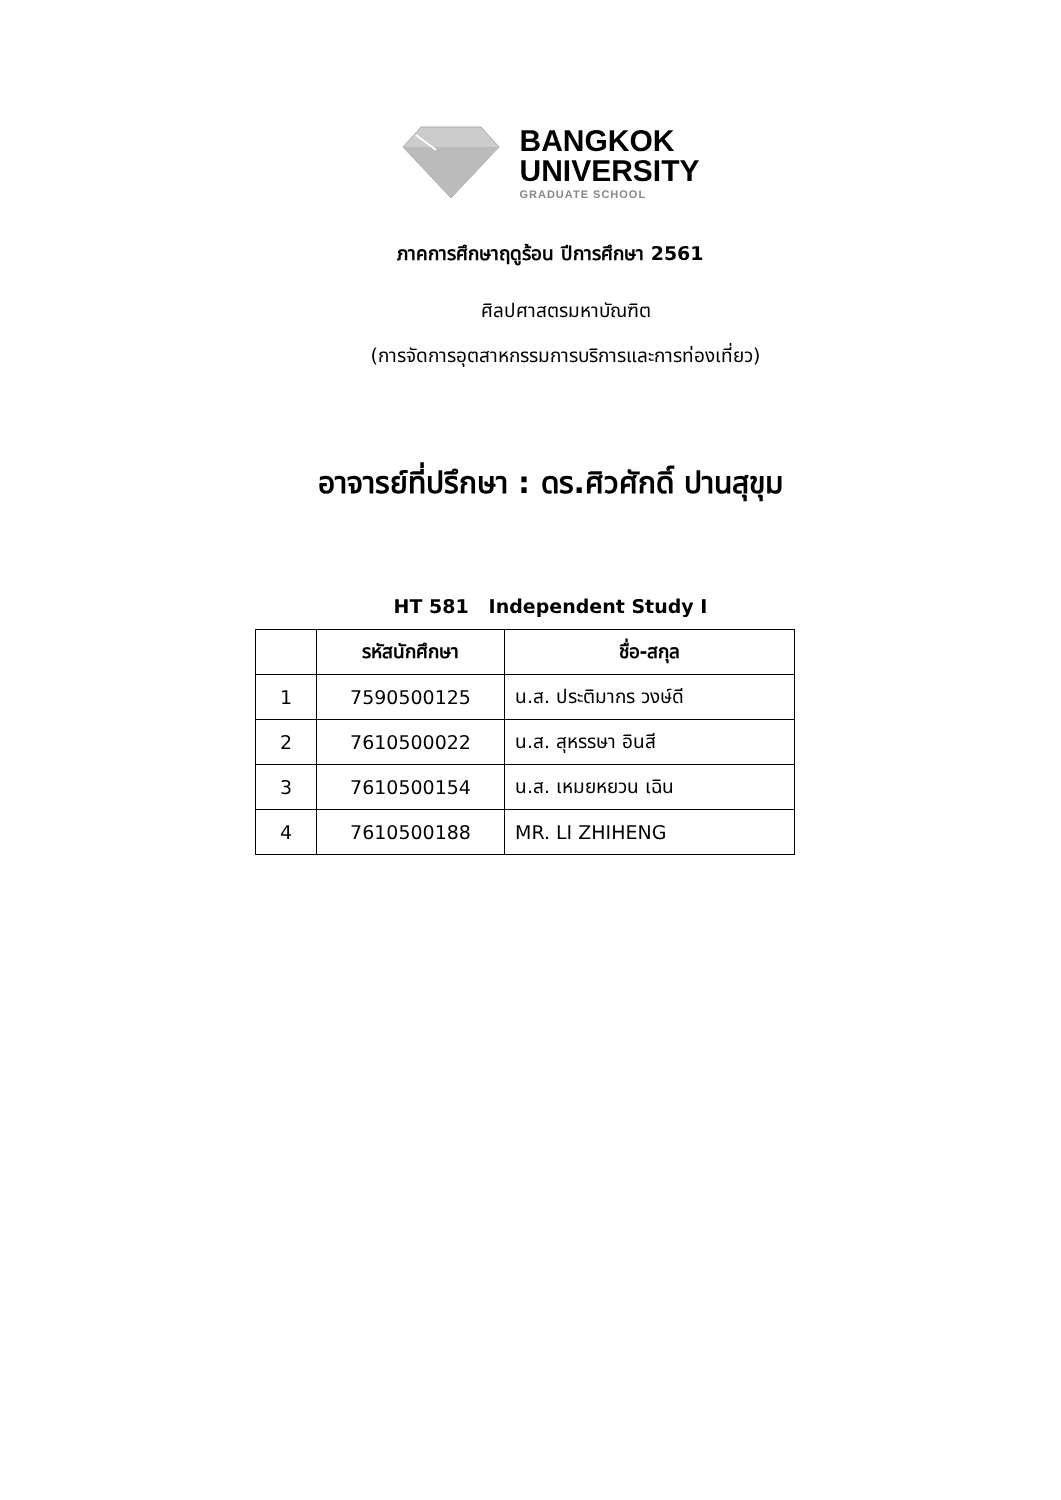BANGKOK
UNIVERSITY
GRADUATE SCHOOL
ภาคการศึกษาฤดูร้อน ปีการศึกษา 2561
ศิลปศาสตรมหาบัณฑิต
(การจัดการอุตสาหกรรมการบริการและการท่องเที่ยว)
อาจารย์ที่ปรึกษา : ดร.ศิวศักดิ์ ปานสุขุม
HT 581 Independent Study I
| | รหัสนักศึกษา | ชื่อ-สกุล |
| --- | --- | --- |
| 1 | 7590500125 | น.ส. ประติมากร วงษ์ดี |
| 2 | 7610500022 | น.ส. สุหรรษา อินสี |
| 3 | 7610500154 | น.ส. เหมยหยวน เฉิน |
| 4 | 7610500188 | MR. LI ZHIHENG |